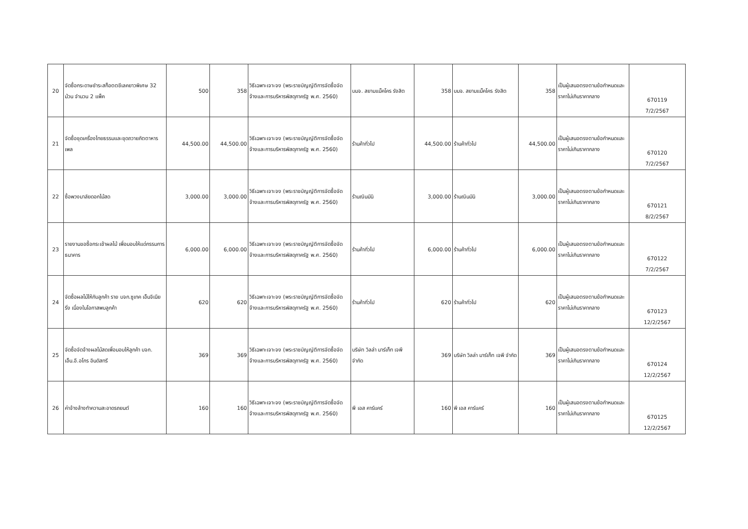| 20 | จัดซื้อกระดาษชำระสก็อตตชีเลคยาวพิเศษ 32 ม้วน จำนวน 2 แพ็ค | 500 | 358 | วิธีเฉพาะเจาะจง (พระราชบัญญัติการจัดซื้อจัดจ้างและการบริหารพัสดุภาครัฐ พ.ศ. 2560) | บมจ. สยามแม็คโคร รังสิต | 358 | บมจ. สยามแม็คโคร รังสิต | 358 | เป็นผู้เสนอตรงตามข้อกำหนดและราคาไม่เกินราคากลาง | 670119 7/2/2567 |
| 21 | จัดซื้อชุดเครื่องไทยธรรมและชุดถวายภัตตาหารเพล | 44,500.00 | 44,500.00 | วิธีเฉพาะเจาะจง (พระราชบัญญัติการจัดซื้อจัดจ้างและการบริหารพัสดุภาครัฐ พ.ศ. 2560) | ร้านค้าทั่วไป | 44,500.00 | ร้านค้าทั่วไป | 44,500.00 | เป็นผู้เสนอตรงตามข้อกำหนดและราคาไม่เกินราคากลาง | 670120 7/2/2567 |
| 22 | ซื้อพวงมาลัยดอกไม้สด | 3,000.00 | 3,000.00 | วิธีเฉพาะเจาะจง (พระราชบัญญัติการจัดซื้อจัดจ้างและการบริหารพัสดุภาครัฐ พ.ศ. 2560) | ร้านณินมินิ | 3,000.00 | ร้านณินมินิ | 3,000.00 | เป็นผู้เสนอตรงตามข้อกำหนดและราคาไม่เกินราคากลาง | 670121 8/2/2567 |
| 23 | รายงานขอซื้อกระเช้าผลไม้ เพื่อมอบให้แด่กรรมการธนาคาร | 6,000.00 | 6,000.00 | วิธีเฉพาะเจาะจง (พระราชบัญญัติการจัดซื้อจัดจ้างและการบริหารพัสดุภาครัฐ พ.ศ. 2560) | ร้านค้าทั่วไป | 6,000.00 | ร้านค้าทั่วไป | 6,000.00 | เป็นผู้เสนอตรงตามข้อกำหนดและราคาไม่เกินราคากลาง | 670122 7/2/2567 |
| 24 | จัดซื้อผลไม้ให้กับลูกค้า ราย บจก.ซูเทค เอ็นจิเนียริ่ง เนื่องในโอกาสพบลูกค้า | 620 | 620 | วิธีเฉพาะเจาะจง (พระราชบัญญัติการจัดซื้อจัดจ้างและการบริหารพัสดุภาครัฐ พ.ศ. 2560) | ร้านค้าทั่วไป | 620 | ร้านค้าทั่วไป | 620 | เป็นผู้เสนอตรงตามข้อกำหนดและราคาไม่เกินราคากลาง | 670123 12/2/2567 |
| 25 | จัดซื้อจัดจ้างผลไม้สดเพื่อมอบให้ลูกค้า บจก. เอ็น.อี.อโกร อินดัสทรี | 369 | 369 | วิธีเฉพาะเจาะจง (พระราชบัญญัติการจัดซื้อจัดจ้างและการบริหารพัสดุภาครัฐ พ.ศ. 2560) | บริษัท วิลล่า มาร์เก็ท เจพี จำกัด | 369 | บริษัท วิลล่า มาร์เก็ท เจพี จำกัด | 369 | เป็นผู้เสนอตรงตามข้อกำหนดและราคาไม่เกินราคากลาง | 670124 12/2/2567 |
| 26 | ค่าจ้างล้างทำความสะอาดรถยนต์ | 160 | 160 | วิธีเฉพาะเจาะจง (พระราชบัญญัติการจัดซื้อจัดจ้างและการบริหารพัสดุภาครัฐ พ.ศ. 2560) | พี เอส คาร์แคร์ | 160 | พี เอส คาร์แคร์ | 160 | เป็นผู้เสนอตรงตามข้อกำหนดและราคาไม่เกินราคากลาง | 670125 12/2/2567 |